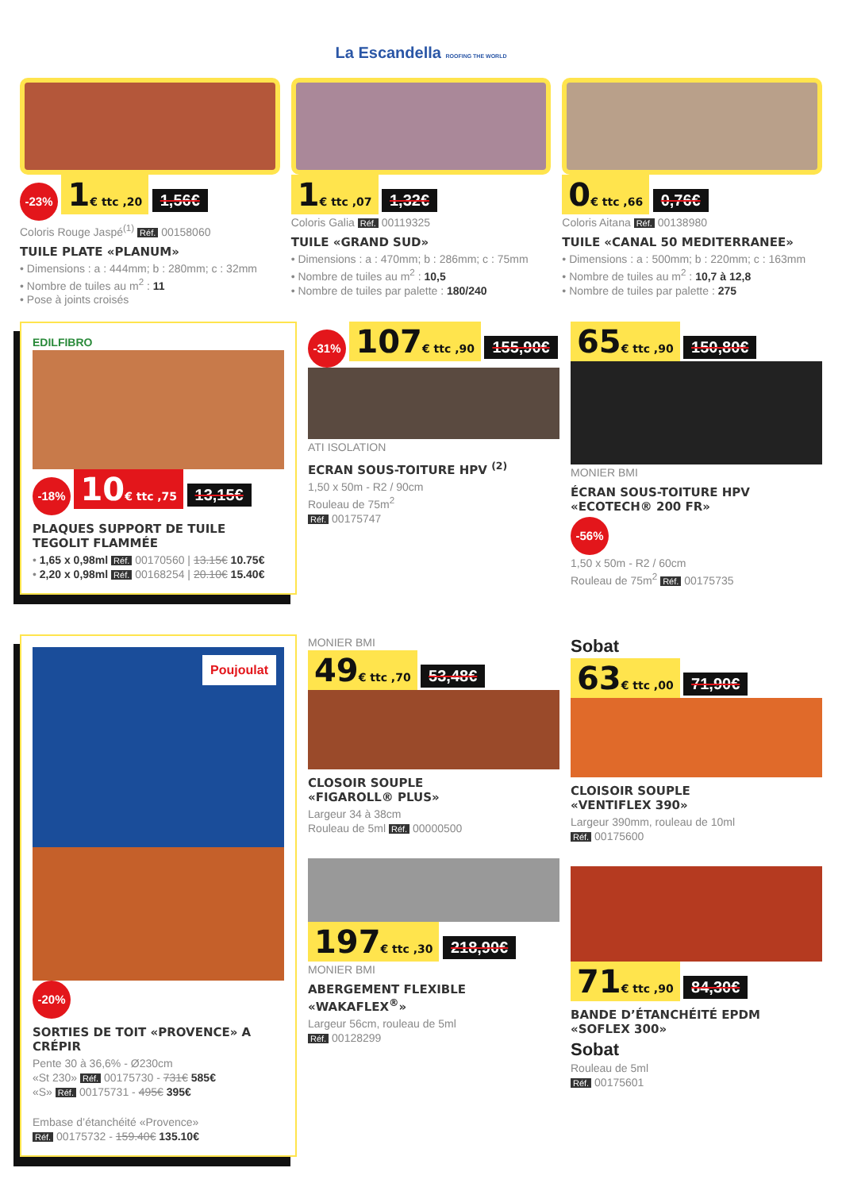La Escandella ROOFING THE WORLD
-23% 1€ ttc ,20 1,56€
Coloris Rouge Jaspé<sup>(1)</sup> Réf. 00158060
TUILE PLATE «PLANUM»
• Dimensions : a : 444mm; b : 280mm; c : 32mm
• Nombre de tuiles au m<sup>2</sup> : 11
• Pose à joints croisés
1€ ttc ,07 1,32€
Coloris Galia Réf. 00119325
TUILE «GRAND SUD»
• Dimensions : a : 470mm; b : 286mm; c : 75mm
• Nombre de tuiles au m<sup>2</sup> : 10,5
• Nombre de tuiles par palette : 180/240
0€ ttc ,66 0,76€
Coloris Aitana Réf. 00138980
TUILE «CANAL 50 MEDITERRANEE»
• Dimensions : a : 500mm; b : 220mm; c : 163mm
• Nombre de tuiles au m<sup>2</sup> : 10,7 à 12,8
• Nombre de tuiles par palette : 275
EDILFIBRO
-18% 10€ ttc ,75 13,15€
PLAQUES SUPPORT DE TUILE
TEGOLIT FLAMMÉE
• 1,65 x 0,98ml Réf. 00170560 | 13.15€ 10.75€
• 2,20 x 0,98ml Réf. 00168254 | 20.10€ 15.40€
-31% 107€ ttc ,90 155,90€
ATI ISOLATION
ECRAN SOUS-TOITURE HPV <sup>(2)</sup>
1,50 x 50m - R2 / 90cm
Rouleau de 75m<sup>2</sup>
Réf. 00175747
65€ ttc ,90 150,80€
MONIER BMI
ÉCRAN SOUS-TOITURE HPV «ECOTECH® 200 FR»
-56%
1,50 x 50m - R2 / 60cm
Rouleau de 75m<sup>2</sup> Réf. 00175735
Poujoulat
-20%
SORTIES DE TOIT «PROVENCE» A CRÉPIR
Pente 30 à 36,6% - Ø230cm
«St 230» Réf. 00175730 - 731€ 585€
«S» Réf. 00175731 - 495€ 395€
Embase d’étanchéité «Provence»
Réf. 00175732 - 159.40€ 135.10€
MONIER BMI
49€ ttc ,70 53,48€
CLOSOIR SOUPLE
«FIGAROLL® PLUS»
Largeur 34 à 38cm
Rouleau de 5ml Réf. 00000500
197€ ttc ,30 218,90€
MONIER BMI
ABERGEMENT FLEXIBLE
«WAKAFLEX<sup>®</sup>»
Largeur 56cm, rouleau de 5ml
Réf. 00128299
Sobat
63€ ttc ,00 71,90€
CLOISOIR SOUPLE
«VENTIFLEX 390»
Largeur 390mm, rouleau de 10ml
Réf. 00175600
71€ ttc ,90 84,30€
BANDE D’ÉTANCHÉITÉ EPDM
«SOFLEX 300»
Sobat
Rouleau de 5ml
Réf. 00175601